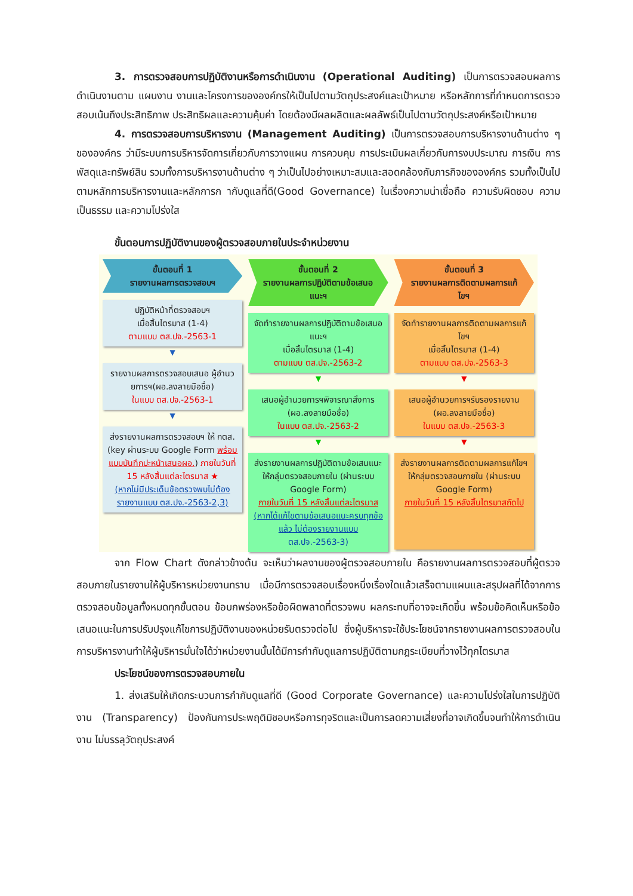3. การตรวจสอบการปฏิบัติงานหรือการดำเนินงาน (Operational Auditing) เป็นการตรวจสอบผลการดำเนินงานตาม แผนงาน งานและโครงการขององค์กรให้เป็นไปตามวัตถุประสงค์และเป้าหมาย หรือหลักการที่กำหนดการตรวจสอบเน้นถึงประสิทธิภาพ ประสิทธิผลและความคุ้มค่า โดยต้องมีผลผลิตและผลลัพธ์เป็นไปตามวัตถุประสงค์หรือเป้าหมาย
4. การตรวจสอบการบริหารงาน (Management Auditing) เป็นการตรวจสอบการบริหารงานด้านต่าง ๆ ขององค์กร ว่ามีระบบการบริหารจัดการเกี่ยวกับการวางแผน การควบคุม การประเมินผลเกี่ยวกับการงบประมาณ การเงิน การพัสดุและทรัพย์สิน รวมทั้งการบริหารงานด้านต่าง ๆ ว่าเป็นไปอย่างเหมาะสมและสอดคล้องกับภารกิจขององค์กร รวมทั้งเป็นไปตามหลักการบริหารงานและหลักการก ากับดูแลที่ดี(Good Governance) ในเรื่องความน่าเชื่อถือ ความรับผิดชอบ ความเป็นธรรม และความโปร่งใส
ขั้นตอนการปฏิบัติงานของผู้ตรวจสอบภายในประจำหน่วยงาน
ขั้นตอนที่ 1
รายงานผลการตรวจสอบฯ
ปฏิบัติหน้าที่ตรวจสอบฯ
เมื่อสิ้นไตรมาส (1-4)
ตามแบบ ตส.ปจ.-2563-1
▼
รายงานผลการตรวจสอบเสนอ ผู้อำนวยการฯ(ผอ.ลงลายมือชื่อ)
ในแบบ ตส.ปจ.-2563-1
▼
ส่งรายงานผลการตรวจสอบฯ ให้ กตส.(key ผ่านระบบ Google Form พร้อมแบบบันทึกปะหน้าเสนอผอ.) ภายในวันที่ 15 หลังสิ้นแต่ละไตรมาส ★
(หากไม่มีประเด็นข้อตรวจพบไม่ต้องรายงานแบบ ตส.ปจ.-2563-2,3)
ขั้นตอนที่ 2
รายงานผลการปฏิบัติตามข้อเสนอแนะฯ
จัดทำรายงานผลการปฏิบัติตามข้อเสนอแนะฯ
เมื่อสิ้นไตรมาส (1-4)
ตามแบบ ตส.ปจ.-2563-2
▼
เสนอผู้อำนวยการฯพิจารณาสั่งการ (ผอ.ลงลายมือชื่อ)
ในแบบ ตส.ปจ.-2563-2
▼
ส่งรายงานผลการปฏิบัติตามข้อเสนแนะ ให้กลุ่มตรวจสอบภายใน (ผ่านระบบ Google Form)
ภายในวันที่ 15 หลังสิ้นแต่ละไตรมาส
(หากได้แก้ไขตามข้อเสนอแนะครบทุกข้อแล้ว ไม่ต้องรายงานแบบ ตส.ปจ.-2563-3)
ขั้นตอนที่ 3
รายงานผลการติดตามผลการแก้ไขฯ
จัดทำรายงานผลการติดตามผลการแก้ไขฯ
เมื่อสิ้นไตรมาส (1-4)
ตามแบบ ตส.ปจ.-2563-3
▼
เสนอผู้อำนวยการฯรับรองรายงาน (ผอ.ลงลายมือชื่อ)
ในแบบ ตส.ปจ.-2563-3
▼
ส่งรายงานผลการติดตามผลการแก้ไขฯ ให้กลุ่มตรวจสอบภายใน (ผ่านระบบ Google Form)
ภายในวันที่ 15 หลังสิ้นไตรมาสถัดไป
จาก Flow Chart ดังกล่าวข้างต้น จะเห็นว่าผลงานของผู้ตรวจสอบภายใน คือรายงานผลการตรวจสอบที่ผู้ตรวจสอบภายในรายงานให้ผู้บริหารหน่วยงานทราบ เมื่อมีการตรวจสอบเรื่องหนึ่งเรื่องใดแล้วเสร็จตามแผนและสรุปผลที่ได้จากการตรวจสอบข้อมูลทั้งหมดทุกขั้นตอน ข้อบกพร่องหรือข้อผิดพลาดที่ตรวจพบ ผลกระทบที่อาจจะเกิดขึ้น พร้อมข้อคิดเห็นหรือข้อเสนอแนะในการปรับปรุงแก้ไขการปฏิบัติงานของหน่วยรับตรวจต่อไป ซึ่งผู้บริหารจะใช้ประโยชน์จากรายงานผลการตรวจสอบในการบริหารงานทำให้ผู้บริหารมั่นใจได้ว่าหน่วยงานนั้นได้มีการกำกับดูแลการปฏิบัติตามกฎระเบียบที่วางไว้ทุกไตรมาส
ประโยชน์ของการตรวจสอบภายใน
1. ส่งเสริมให้เกิดกระบวนการกำกับดูแลที่ดี (Good Corporate Governance) และความโปร่งใสในการปฏิบัติงาน (Transparency) ป้องกันการประพฤติมิชอบหรือการทุจริตและเป็นการลดความเสี่ยงที่อาจเกิดขึ้นจนทำให้การดำเนินงาน ไม่บรรลุวัตถุประสงค์